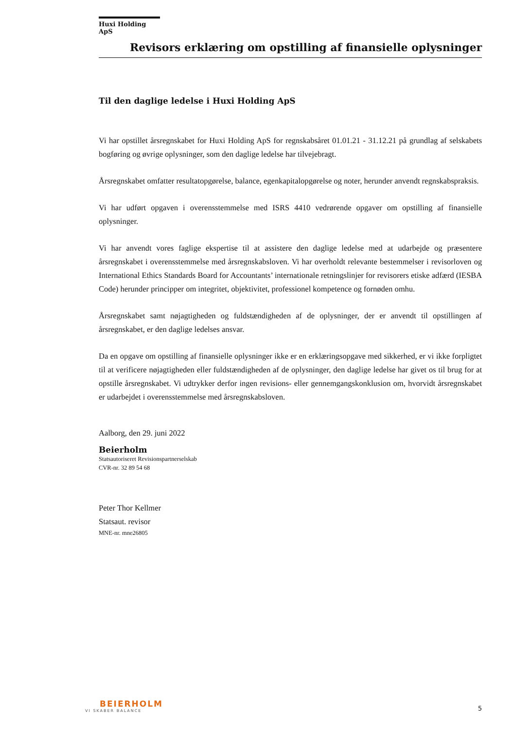Huxi Holding ApS
Revisors erklæring om opstilling af finansielle oplysninger
Til den daglige ledelse i Huxi Holding ApS
Vi har opstillet årsregnskabet for Huxi Holding ApS for regnskabsåret 01.01.21 - 31.12.21 på grundlag af selskabets bogføring og øvrige oplysninger, som den daglige ledelse har tilvejebragt.
Årsregnskabet omfatter resultatopgørelse, balance, egenkapitalopgørelse og noter, herunder anvendt regnskabspraksis.
Vi har udført opgaven i overensstemmelse med ISRS 4410 vedrørende opgaver om opstilling af finansielle oplysninger.
Vi har anvendt vores faglige ekspertise til at assistere den daglige ledelse med at udarbejde og præsentere årsregnskabet i overensstemmelse med årsregnskabsloven. Vi har overholdt relevante bestemmelser i revisorloven og International Ethics Standards Board for Accountants’ internationale retningslinjer for revisorers etiske adfærd (IESBA Code) herunder principper om integritet, objektivitet, professionel kompetence og fornøden omhu.
Årsregnskabet samt nøjagtigheden og fuldstændigheden af de oplysninger, der er anvendt til opstillingen af årsregnskabet, er den daglige ledelses ansvar.
Da en opgave om opstilling af finansielle oplysninger ikke er en erklæringsopgave med sikkerhed, er vi ikke forpligtet til at verificere nøjagtigheden eller fuldstændigheden af de oplysninger, den daglige ledelse har givet os til brug for at opstille årsregnskabet. Vi udtrykker derfor ingen revisions- eller gennemgangskonklusion om, hvorvidt årsregnskabet er udarbejdet i overensstemmelse med årsregnskabsloven.
Aalborg, den 29. juni 2022
Beierholm
Statsautoriseret Revisionspartnerselskab
CVR-nr. 32 89 54 68
Peter Thor Kellmer
Statsaut. revisor
MNE-nr. mne26805
BEIERHOLM
VI SKABER BALANCE
5